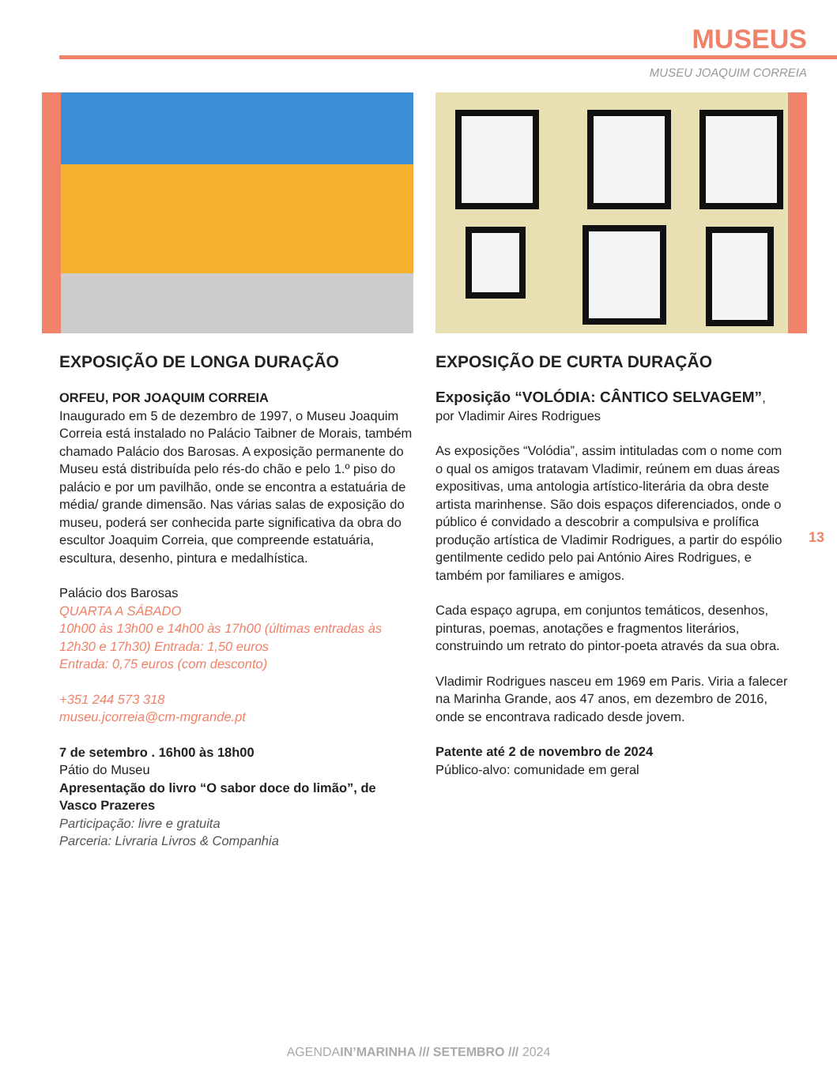MUSEUS
MUSEU JOAQUIM CORREIA
EXPOSIÇÃO DE LONGA DURAÇÃO
ORFEU, POR JOAQUIM CORREIA
Inaugurado em 5 de dezembro de 1997, o Museu Joaquim Correia está instalado no Palácio Taibner de Morais, também chamado Palácio dos Barosas. A exposição permanente do Museu está distribuída pelo rés-do chão e pelo 1.º piso do palácio e por um pavilhão, onde se encontra a estatuária de média/ grande dimensão. Nas várias salas de exposição do museu, poderá ser conhecida parte significativa da obra do escultor Joaquim Correia, que compreende estatuária, escultura, desenho, pintura e medalhística.
Palácio dos Barosas
QUARTA A SÁBADO
10h00 às 13h00 e 14h00 às 17h00 (últimas entradas às 12h30 e 17h30) Entrada: 1,50 euros
Entrada: 0,75 euros (com desconto)
+351 244 573 318
museu.jcorreia@cm-mgrande.pt
7 de setembro . 16h00 às 18h00
Pátio do Museu
Apresentação do livro “O sabor doce do limão”, de Vasco Prazeres
Participação: livre e gratuita
Parceria: Livraria Livros & Companhia
EXPOSIÇÃO DE CURTA DURAÇÃO
Exposição “VOLÓDIA: CÂNTICO SELVAGEM”, por Vladimir Aires Rodrigues
As exposições “Volódia”, assim intituladas com o nome com o qual os amigos tratavam Vladimir, reúnem em duas áreas expositivas, uma antologia artístico-literária da obra deste artista marinhense. São dois espaços diferenciados, onde o público é convidado a descobrir a compulsiva e prolífica produção artística de Vladimir Rodrigues, a partir do espólio gentilmente cedido pelo pai António Aires Rodrigues, e também por familiares e amigos.
Cada espaço agrupa, em conjuntos temáticos, desenhos, pinturas, poemas, anotações e fragmentos literários, construindo um retrato do pintor-poeta através da sua obra.
Vladimir Rodrigues nasceu em 1969 em Paris. Viria a falecer na Marinha Grande, aos 47 anos, em dezembro de 2016, onde se encontrava radicado desde jovem.
Patente até 2 de novembro de 2024
Público-alvo: comunidade em geral
13
AGENDAIN’MARINHA /// SETEMBRO /// 2024